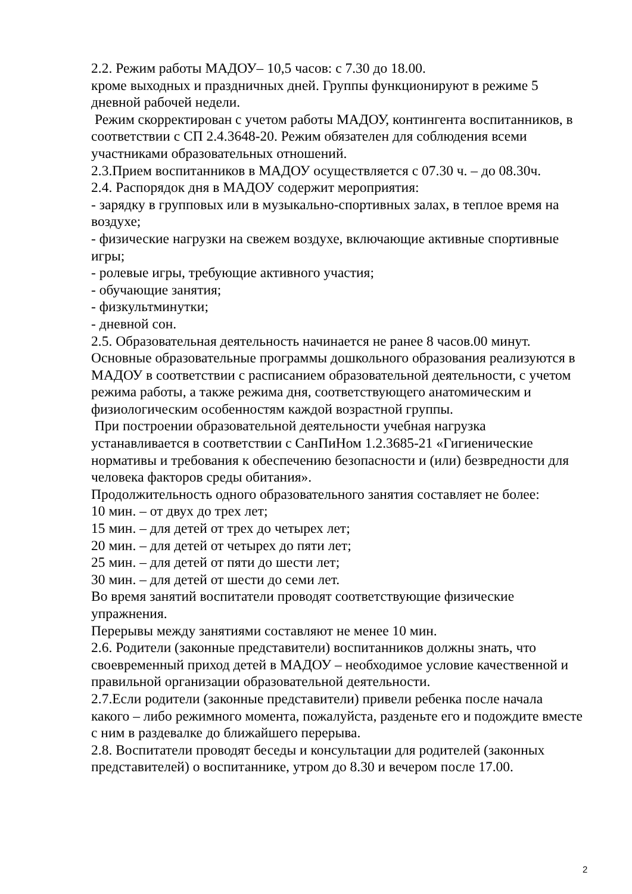2.2. Режим работы МАДОУ– 10,5 часов: с 7.30 до 18.00.
кроме выходных и праздничных дней. Группы функционируют в режиме 5 дневной рабочей недели.
Режим скорректирован с учетом работы МАДОУ, контингента воспитанников, в соответствии с СП 2.4.3648-20. Режим обязателен для соблюдения всеми участниками образовательных отношений.
2.3.Прием воспитанников в МАДОУ осуществляется с 07.30 ч. – до 08.30ч.
2.4. Распорядок дня в МАДОУ содержит мероприятия:
- зарядку в групповых или в музыкально-спортивных залах, в теплое время на воздухе;
- физические нагрузки на свежем воздухе, включающие активные спортивные игры;
- ролевые игры, требующие активного участия;
- обучающие занятия;
- физкультминутки;
- дневной сон.
2.5. Образовательная деятельность начинается не ранее 8 часов.00 минут. Основные образовательные программы дошкольного образования реализуются в МАДОУ в соответствии с расписанием образовательной деятельности, с учетом режима работы, а также режима дня, соответствующего анатомическим и физиологическим особенностям каждой возрастной группы.
При построении образовательной деятельности учебная нагрузка устанавливается в соответствии с СанПиНом 1.2.3685-21 «Гигиенические нормативы и требования к обеспечению безопасности и (или) безвредности для человека факторов среды обитания».
Продолжительность одного образовательного занятия составляет не более:
10 мин. – от двух до трех лет;
15 мин. – для детей от трех до четырех лет;
20 мин. – для детей от четырех до пяти лет;
25 мин. – для детей от пяти до шести лет;
30 мин. – для детей от шести до семи лет.
Во время занятий воспитатели проводят соответствующие физические упражнения.
Перерывы между занятиями составляют не менее 10 мин.
2.6. Родители (законные представители) воспитанников должны знать, что своевременный приход детей в МАДОУ – необходимое условие качественной и правильной организации образовательной деятельности.
2.7.Если родители (законные представители) привели ребенка после начала какого – либо режимного момента, пожалуйста, разденьте его и подождите вместе с ним в раздевалке до ближайшего перерыва.
2.8. Воспитатели проводят беседы и консультации для родителей (законных представителей) о воспитаннике, утром до 8.30 и вечером после 17.00.
2